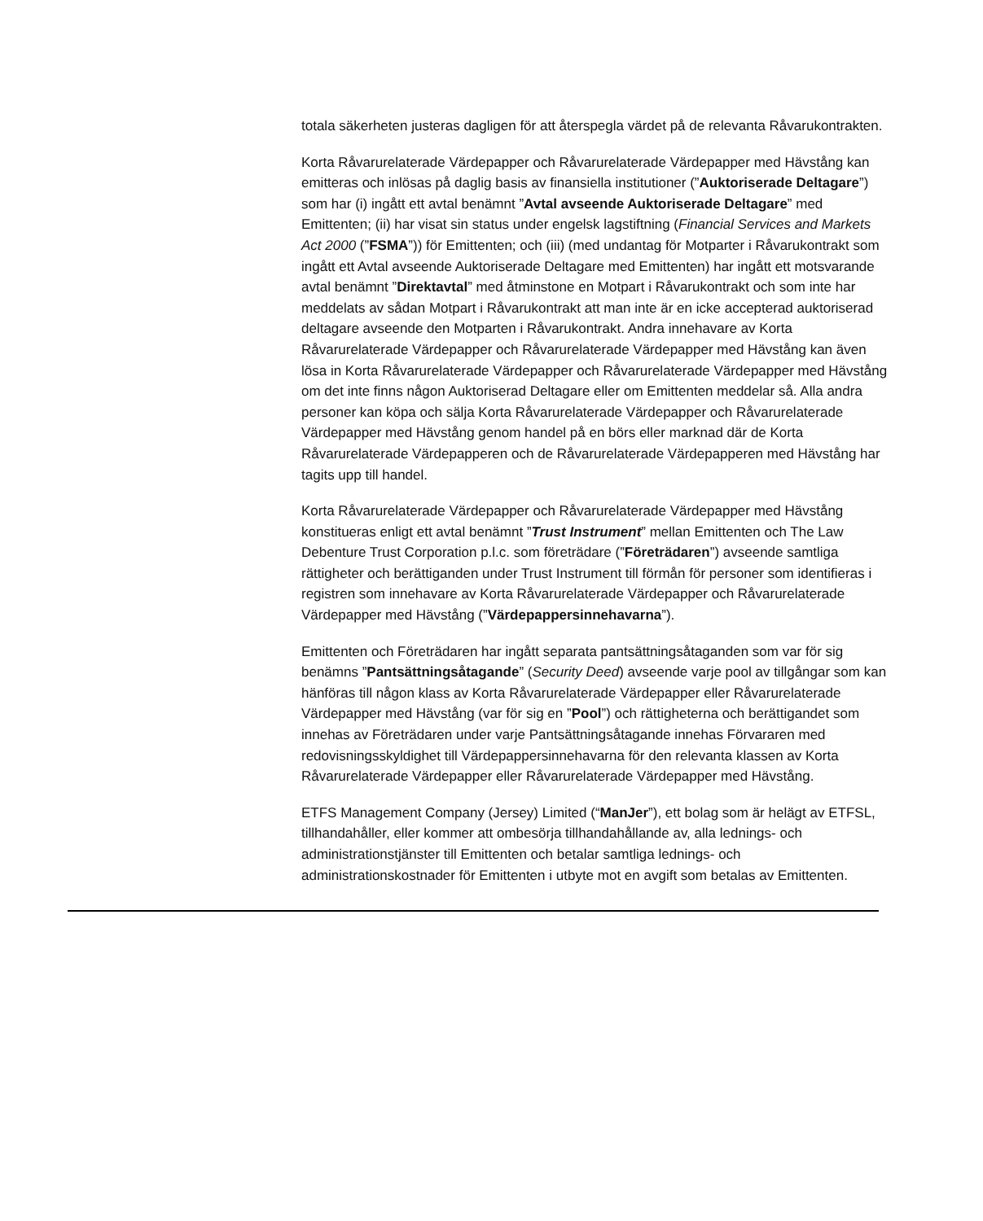totala säkerheten justeras dagligen för att återspegla värdet på de relevanta Råvarukontrakten.
Korta Råvarurelaterade Värdepapper och Råvarurelaterade Värdepapper med Hävstång kan emitteras och inlösas på daglig basis av finansiella institutioner (”Auktoriserade Deltagare”) som har (i) ingått ett avtal benämnt ”Avtal avseende Auktoriserade Deltagare” med Emittenten; (ii) har visat sin status under engelsk lagstiftning (Financial Services and Markets Act 2000 (”FSMA”)) för Emittenten; och (iii) (med undantag för Motparter i Råvarukontrakt som ingått ett Avtal avseende Auktoriserade Deltagare med Emittenten) har ingått ett motsvarande avtal benämnt ”Direktavtal” med åtminstone en Motpart i Råvarukontrakt och som inte har meddelats av sådan Motpart i Råvarukontrakt att man inte är en icke accepterad auktoriserad deltagare avseende den Motparten i Råvarukontrakt. Andra innehavare av Korta Råvarurelaterade Värdepapper och Råvarurelaterade Värdepapper med Hävstång kan även lösa in Korta Råvarurelaterade Värdepapper och Råvarurelaterade Värdepapper med Hävstång om det inte finns någon Auktoriserad Deltagare eller om Emittenten meddelar så. Alla andra personer kan köpa och sälja Korta Råvarurelaterade Värdepapper och Råvarurelaterade Värdepapper med Hävstång genom handel på en börs eller marknad där de Korta Råvarurelaterade Värdepapperen och de Råvarurelaterade Värdepapperen med Hävstång har tagits upp till handel.
Korta Råvarurelaterade Värdepapper och Råvarurelaterade Värdepapper med Hävstång konstitueras enligt ett avtal benämnt ”Trust Instrument” mellan Emittenten och The Law Debenture Trust Corporation p.l.c. som företrädare (”Företrädaren”) avseende samtliga rättigheter och berättiganden under Trust Instrument till förmån för personer som identifieras i registren som innehavare av Korta Råvarurelaterade Värdepapper och Råvarurelaterade Värdepapper med Hävstång (”Värdepappersinnehavarna”).
Emittenten och Företrädaren har ingått separata pantsättningsåtaganden som var för sig benämns ”Pantsättningsåtagande” (Security Deed) avseende varje pool av tillgångar som kan hänföras till någon klass av Korta Råvarurelaterade Värdepapper eller Råvarurelaterade Värdepapper med Hävstång (var för sig en ”Pool”) och rättigheterna och berättigandet som innehas av Företrädaren under varje Pantsättningsåtagande innehas Förvararen med redovisningsskyldighet till Värdepappersinnehavarna för den relevanta klassen av Korta Råvarurelaterade Värdepapper eller Råvarurelaterade Värdepapper med Hävstång.
ETFS Management Company (Jersey) Limited (“ManJer”), ett bolag som är helägt av ETFSL, tillhandahåller, eller kommer att ombesörja tillhandahållande av, alla lednings- och administrationstjänster till Emittenten och betalar samtliga lednings- och administrationskostnader för Emittenten i utbyte mot en avgift som betalas av Emittenten.